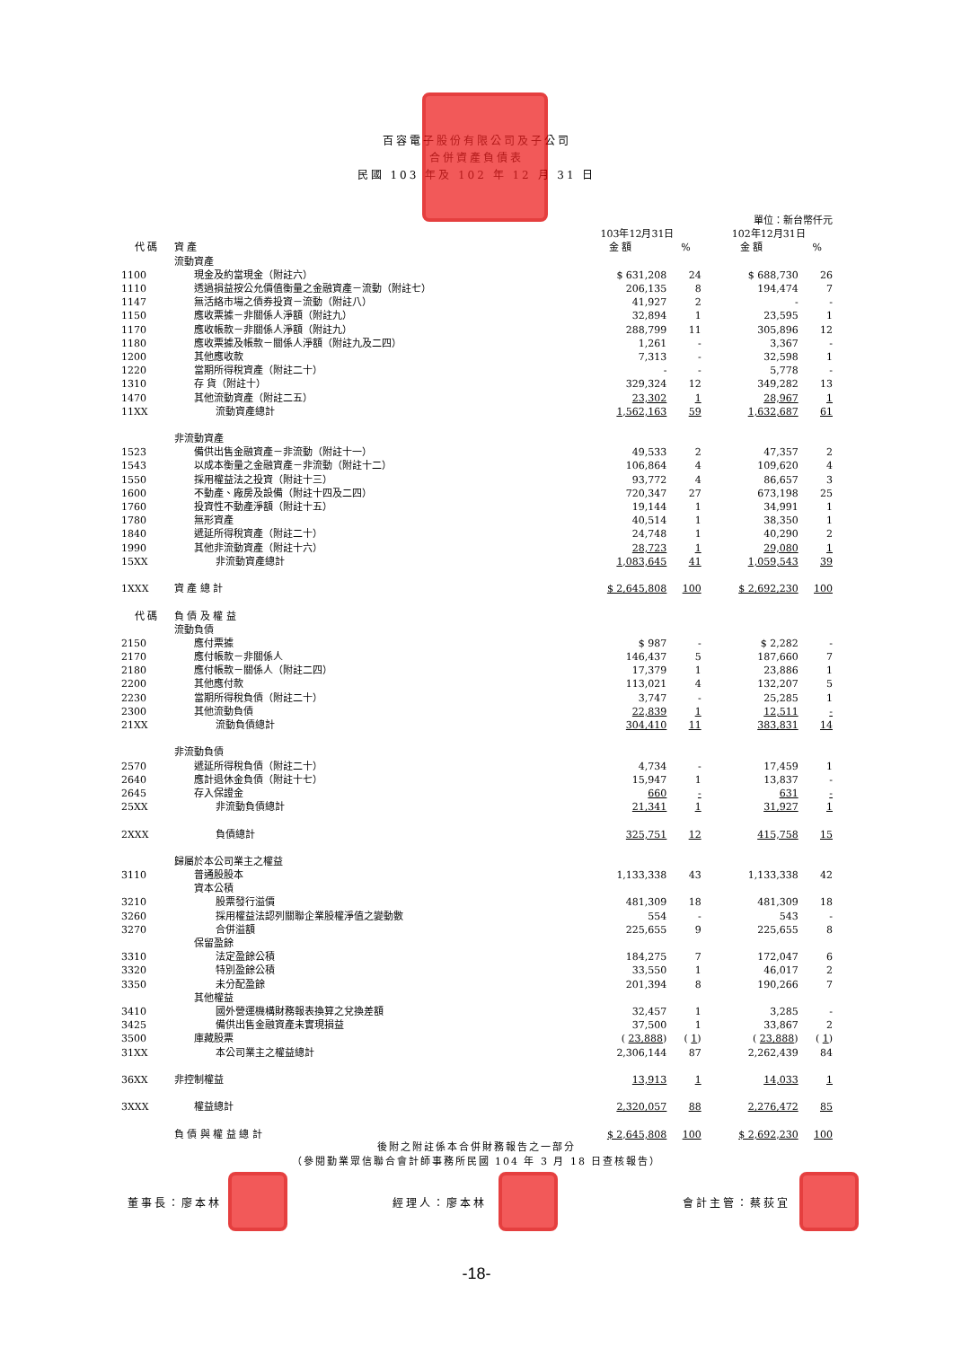百容電子股份有限公司及子公司
合併資產負債表
民國 103 年及 102 年 12 月 31 日
| 單位：新台幣仟元 | | | | | |
| | | 103年12月31日 | | 102年12月31日 | |
| 代 碼 | 資 產 | 金 額 | % | 金 額 | % |
| | 流動資產 | | | | |
| 1100 | 現金及約當現金（附註六） | $ 631,208 | 24 | $ 688,730 | 26 |
| 1110 | 透過損益按公允價值衡量之金融資產－流動（附註七） | 206,135 | 8 | 194,474 | 7 |
| 1147 | 無活絡市場之債券投資－流動（附註八） | 41,927 | 2 | - | - |
| 1150 | 應收票據－非關係人淨額（附註九） | 32,894 | 1 | 23,595 | 1 |
| 1170 | 應收帳款－非關係人淨額（附註九） | 288,799 | 11 | 305,896 | 12 |
| 1180 | 應收票據及帳款－關係人淨額（附註九及二四） | 1,261 | - | 3,367 | - |
| 1200 | 其他應收款 | 7,313 | - | 32,598 | 1 |
| 1220 | 當期所得稅資產（附註二十） | - | - | 5,778 | - |
| 1310 | 存 貨（附註十） | 329,324 | 12 | 349,282 | 13 |
| 1470 | 其他流動資產（附註二五） | 23,302 | 1 | 28,967 | 1 |
| 11XX | 流動資產總計 | 1,562,163 | 59 | 1,632,687 | 61 |
| | 非流動資產 | | | | |
| 1523 | 備供出售金融資產－非流動（附註十一） | 49,533 | 2 | 47,357 | 2 |
| 1543 | 以成本衡量之金融資產－非流動（附註十二） | 106,864 | 4 | 109,620 | 4 |
| 1550 | 採用權益法之投資（附註十三） | 93,772 | 4 | 86,657 | 3 |
| 1600 | 不動產、廠房及設備（附註十四及二四） | 720,347 | 27 | 673,198 | 25 |
| 1760 | 投資性不動產淨額（附註十五） | 19,144 | 1 | 34,991 | 1 |
| 1780 | 無形資產 | 40,514 | 1 | 38,350 | 1 |
| 1840 | 遞延所得稅資產（附註二十） | 24,748 | 1 | 40,290 | 2 |
| 1990 | 其他非流動資產（附註十六） | 28,723 | 1 | 29,080 | 1 |
| 15XX | 非流動資產總計 | 1,083,645 | 41 | 1,059,543 | 39 |
| 1XXX | 資 產 總 計 | $ 2,645,808 | 100 | $ 2,692,230 | 100 |
| 代 碼 | 負 債 及 權 益 | | | | |
| | 流動負債 | | | | |
| 2150 | 應付票據 | $ 987 | - | $ 2,282 | - |
| 2170 | 應付帳款－非關係人 | 146,437 | 5 | 187,660 | 7 |
| 2180 | 應付帳款－關係人（附註二四） | 17,379 | 1 | 23,886 | 1 |
| 2200 | 其他應付款 | 113,021 | 4 | 132,207 | 5 |
| 2230 | 當期所得稅負債（附註二十） | 3,747 | - | 25,285 | 1 |
| 2300 | 其他流動負債 | 22,839 | 1 | 12,511 | - |
| 21XX | 流動負債總計 | 304,410 | 11 | 383,831 | 14 |
| | 非流動負債 | | | | |
| 2570 | 遞延所得稅負債（附註二十） | 4,734 | - | 17,459 | 1 |
| 2640 | 應計退休金負債（附註十七） | 15,947 | 1 | 13,837 | - |
| 2645 | 存入保證金 | 660 | - | 631 | - |
| 25XX | 非流動負債總計 | 21,341 | 1 | 31,927 | 1 |
| 2XXX | 負債總計 | 325,751 | 12 | 415,758 | 15 |
| | 歸屬於本公司業主之權益 | | | | |
| 3110 | 普通股股本 | 1,133,338 | 43 | 1,133,338 | 42 |
| | 資本公積 | | | | |
| 3210 | 股票發行溢價 | 481,309 | 18 | 481,309 | 18 |
| 3260 | 採用權益法認列關聯企業股權淨值之變動數 | 554 | - | 543 | - |
| 3270 | 合併溢額 | 225,655 | 9 | 225,655 | 8 |
| | 保留盈餘 | | | | |
| 3310 | 法定盈餘公積 | 184,275 | 7 | 172,047 | 6 |
| 3320 | 特別盈餘公積 | 33,550 | 1 | 46,017 | 2 |
| 3350 | 未分配盈餘 | 201,394 | 8 | 190,266 | 7 |
| | 其他權益 | | | | |
| 3410 | 國外營運機構財務報表換算之兌換差額 | 32,457 | 1 | 3,285 | - |
| 3425 | 備供出售金融資產未實現損益 | 37,500 | 1 | 33,867 | 2 |
| 3500 | 庫藏股票 | ( 23,888 ) | ( 1 ) | ( 23,888 ) | ( 1 ) |
| 31XX | 本公司業主之權益總計 | 2,306,144 | 87 | 2,262,439 | 84 |
| 36XX | 非控制權益 | 13,913 | 1 | 14,033 | 1 |
| 3XXX | 權益總計 | 2,320,057 | 88 | 2,276,472 | 85 |
| | 負 債 與 權 益 總 計 | $ 2,645,808 | 100 | $ 2,692,230 | 100 |
後附之附註係本合併財務報告之一部分
（參閱勤業眾信聯合會計師事務所民國 104 年 3 月 18 日查核報告）
董事長：廖本林 經理人：廖本林 會計主管：蔡荻宜
-18-